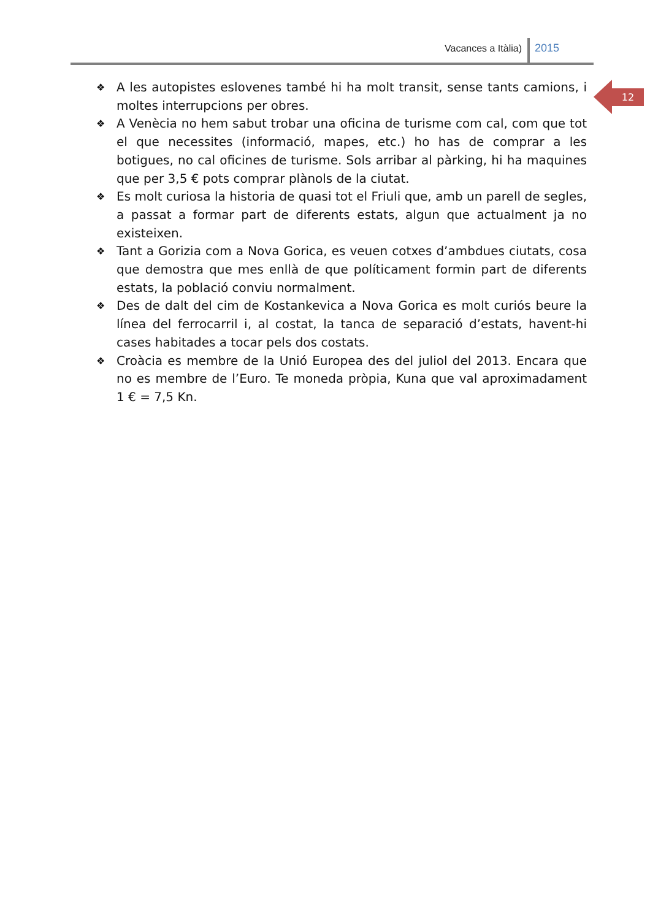Vacances a Itàlia) 2015
12
❖ A les autopistes eslovenes també hi ha molt transit, sense tants camions, i moltes interrupcions per obres.
❖ A Venècia no hem sabut trobar una oficina de turisme com cal, com que tot el que necessites (informació, mapes, etc.) ho has de comprar a les botigues, no cal oficines de turisme. Sols arribar al pàrking, hi ha maquines que per 3,5 € pots comprar plànols de la ciutat.
❖ Es molt curiosa la historia de quasi tot el Friuli que, amb un parell de segles, a passat a formar part de diferents estats, algun que actualment ja no existeixen.
❖ Tant a Gorizia com a Nova Gorica, es veuen cotxes d’ambdues ciutats, cosa que demostra que mes enllà de que políticament formin part de diferents estats, la població conviu normalment.
❖ Des de dalt del cim de Kostankevica a Nova Gorica es molt curiós beure la línea del ferrocarril i, al costat, la tanca de separació d’estats, havent-hi cases habitades a tocar pels dos costats.
❖ Croàcia es membre de la Unió Europea des del juliol del 2013. Encara que no es membre de l’Euro. Te moneda pròpia, Kuna que val aproximadament 1 € = 7,5 Kn.